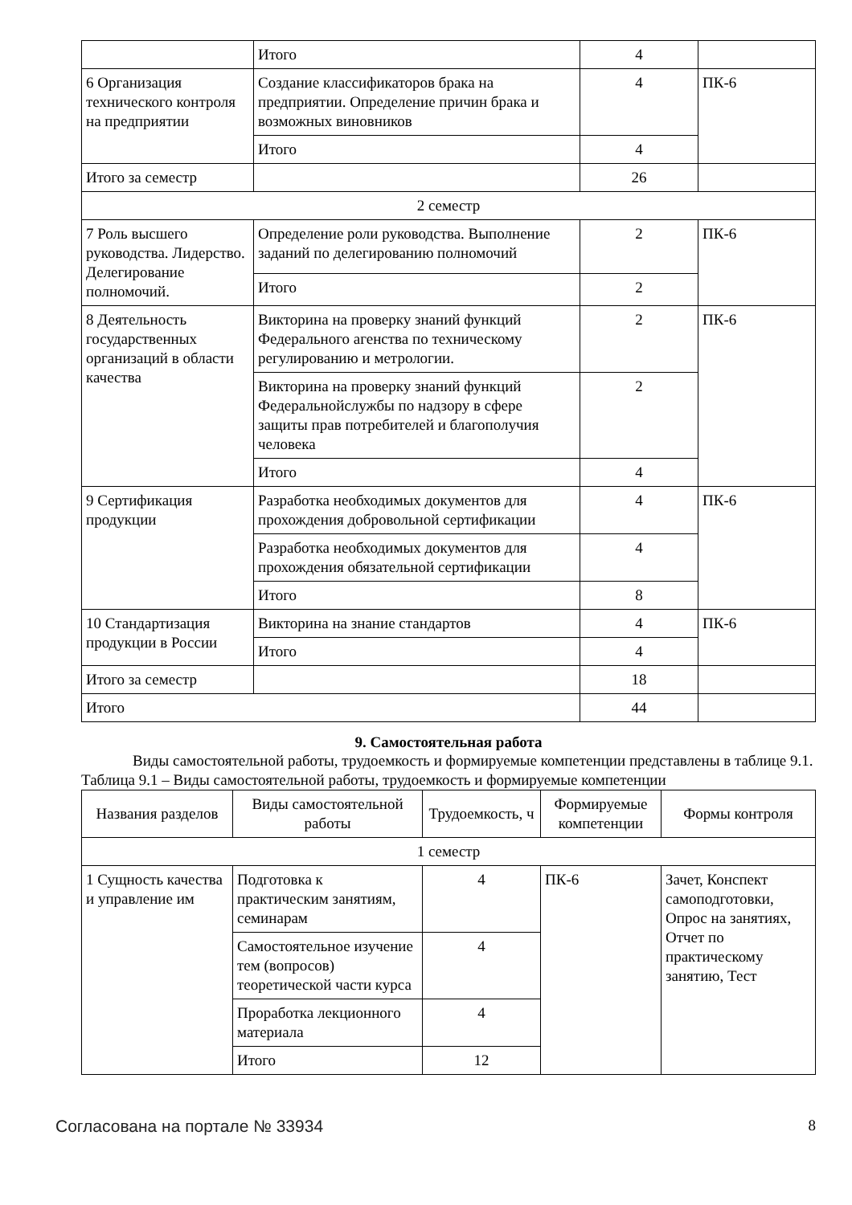| | Итого | 4 | |
| 6 Организация технического контроля на предприятии | Создание классификаторов брака на предприятии. Определение причин брака и возможных виновников | 4 | ПК-6 |
| | Итого | 4 | |
| Итого за семестр | | 26 | |
| 2 семестр | | | |
| 7 Роль высшего руководства. Лидерство. Делегирование полномочий. | Определение роли руководства. Выполнение заданий по делегированию полномочий | 2 | ПК-6 |
| | Итого | 2 | |
| 8 Деятельность государственных организаций в области качества | Викторина на проверку знаний функций Федерального агенства по техническому регулированию и метрологии. | 2 | ПК-6 |
| | Викторина на проверку знаний функций Федеральнойслужбы по надзору в сфере защиты прав потребителей и благополучия человека | 2 | |
| | Итого | 4 | |
| 9 Сертификация продукции | Разработка необходимых документов для прохождения добровольной сертификации | 4 | ПК-6 |
| | Разработка необходимых документов для прохождения обязательной сертификации | 4 | |
| | Итого | 8 | |
| 10 Стандартизация продукции в России | Викторина на знание стандартов | 4 | ПК-6 |
| | Итого | 4 | |
| Итого за семестр | | 18 | |
| Итого | | 44 | |
9. Самостоятельная работа
Виды самостоятельной работы, трудоемкость и формируемые компетенции представлены в таблице 9.1.
Таблица 9.1 – Виды самостоятельной работы, трудоемкость и формируемые компетенции
| Названия разделов | Виды самостоятельной работы | Трудоемкость, ч | Формируемые компетенции | Формы контроля |
| --- | --- | --- | --- | --- |
| 1 семестр | | | | |
| 1 Сущность качества и управление им | Подготовка к практическим занятиям, семинарам | 4 | ПК-6 | Зачет, Конспект самоподготовки, Опрос на занятиях, Отчет по практическому занятию, Тест |
| | Самостоятельное изучение тем (вопросов) теоретической части курса | 4 | | |
| | Проработка лекционного материала | 4 | | |
| | Итого | 12 | | |
Согласована на портале № 33934 8